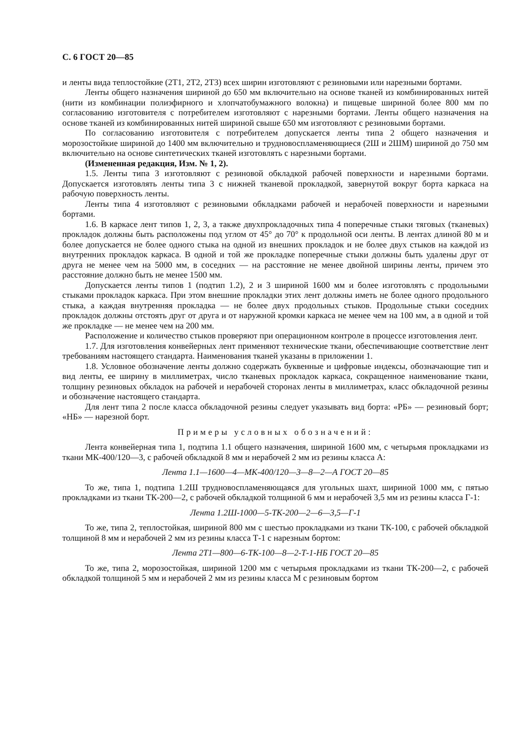С. 6 ГОСТ 20—85
и ленты вида теплостойкие (2Т1, 2Т2, 2Т3) всех ширин изготовляют с резиновыми или нарезными бортами.
Ленты общего назначения шириной до 650 мм включительно на основе тканей из комбинированных нитей (нити из комбинации полиэфирного и хлопчатобумажного волокна) и пищевые шириной более 800 мм по согласованию изготовителя с потребителем изготовляют с нарезными бортами. Ленты общего назначения на основе тканей из комбинированных нитей шириной свыше 650 мм изготовляют с резиновыми бортами.
По согласованию изготовителя с потребителем допускается ленты типа 2 общего назначения и морозостойкие шириной до 1400 мм включительно и трудновоспламеняющиеся (2Ш и 2ШМ) шириной до 750 мм включительно на основе синтетических тканей изготовлять с нарезными бортами.
(Измененная редакция, Изм. № 1, 2).
1.5. Ленты типа 3 изготовляют с резиновой обкладкой рабочей поверхности и нарезными бортами. Допускается изготовлять ленты типа 3 с нижней тканевой прокладкой, завернутой вокруг борта каркаса на рабочую поверхность ленты.
Ленты типа 4 изготовляют с резиновыми обкладками рабочей и нерабочей поверхности и нарезными бортами.
1.6. В каркасе лент типов 1, 2, 3, а также двухпрокладочных типа 4 поперечные стыки тяговых (тканевых) прокладок должны быть расположены под углом от 45° до 70° к продольной оси ленты. В лентах длиной 80 м и более допускается не более одного стыка на одной из внешних прокладок и не более двух стыков на каждой из внутренних прокладок каркаса. В одной и той же прокладке поперечные стыки должны быть удалены друг от друга не менее чем на 5000 мм, в соседних — на расстояние не менее двойной ширины ленты, причем это расстояние должно быть не менее 1500 мм.
Допускается ленты типов 1 (подтип 1.2), 2 и 3 шириной 1600 мм и более изготовлять с продольными стыками прокладок каркаса. При этом внешние прокладки этих лент должны иметь не более одного продольного стыка, а каждая внутренняя прокладка — не более двух продольных стыков. Продольные стыки соседних прокладок должны отстоять друг от друга и от наружной кромки каркаса не менее чем на 100 мм, а в одной и той же прокладке — не менее чем на 200 мм.
Расположение и количество стыков проверяют при операционном контроле в процессе изготовления лент.
1.7. Для изготовления конвейерных лент применяют технические ткани, обеспечивающие соответствие лент требованиям настоящего стандарта. Наименования тканей указаны в приложении 1.
1.8. Условное обозначение ленты должно содержать буквенные и цифровые индексы, обозначающие тип и вид ленты, ее ширину в миллиметрах, число тканевых прокладок каркаса, сокращенное наименование ткани, толщину резиновых обкладок на рабочей и нерабочей сторонах ленты в миллиметрах, класс обкладочной резины и обозначение настоящего стандарта.
Для лент типа 2 после класса обкладочной резины следует указывать вид борта: «РБ» — резиновый борт; «НБ» — нарезной борт.
Примеры условных обозначений:
Лента конвейерная типа 1, подтипа 1.1 общего назначения, шириной 1600 мм, с четырьмя прокладками из ткани МК-400/120—3, с рабочей обкладкой 8 мм и нерабочей 2 мм из резины класса А:
Лента 1.1—1600—4—МК-400/120—3—8—2—А ГОСТ 20—85
То же, типа 1, подтипа 1.2Ш трудновоспламеняющаяся для угольных шахт, шириной 1000 мм, с пятью прокладками из ткани ТК-200—2, с рабочей обкладкой толщиной 6 мм и нерабочей 3,5 мм из резины класса Г-1:
Лента 1.2Ш-1000—5-ТК-200—2—6—3,5—Г-1
То же, типа 2, теплостойкая, шириной 800 мм с шестью прокладками из ткани ТК-100, с рабочей обкладкой толщиной 8 мм и нерабочей 2 мм из резины класса Т-1 с нарезным бортом:
Лента 2Т1—800—6-ТК-100—8—2-Т-1-НБ ГОСТ 20—85
То же, типа 2, морозостойкая, шириной 1200 мм с четырьмя прокладками из ткани ТК-200—2, с рабочей обкладкой толщиной 5 мм и нерабочей 2 мм из резины класса М с резиновым бортом